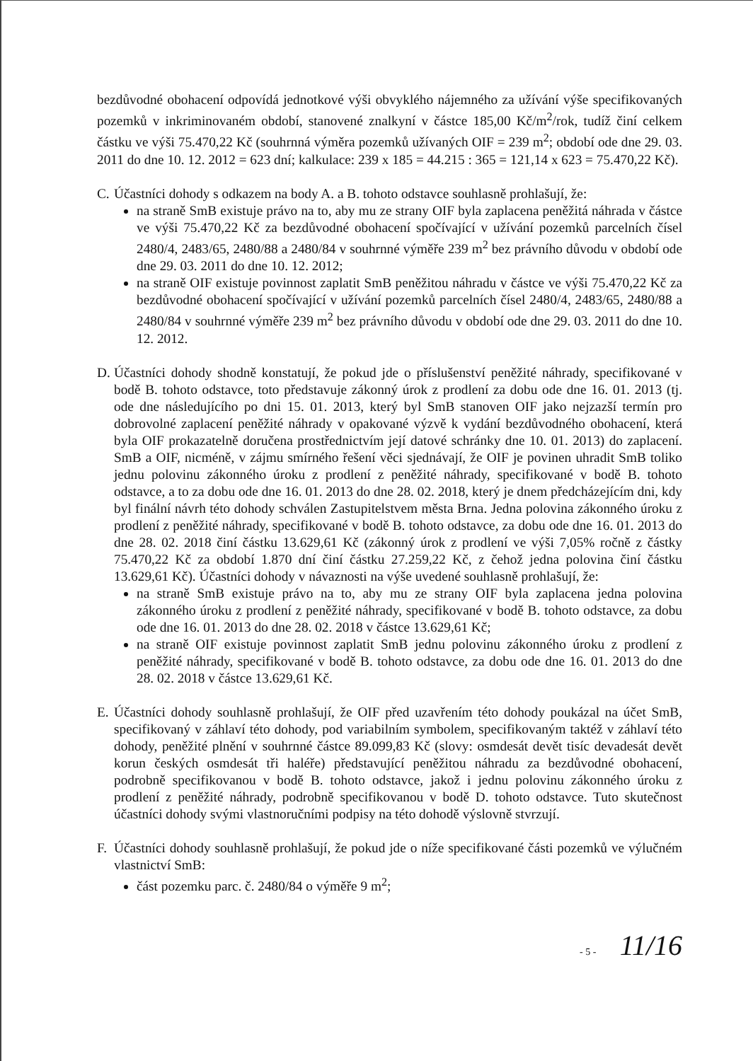bezdůvodné obohacení odpovídá jednotkové výši obvyklého nájemného za užívání výše specifikovaných pozemků v inkriminovaném období, stanovené znalkyní v částce 185,00 Kč/m<sup>2</sup>/rok, tudíž činí celkem částku ve výši 75.470,22 Kč (souhrnná výměra pozemků užívaných OIF = 239 m<sup>2</sup>; období ode dne 29. 03. 2011 do dne 10. 12. 2012 = 623 dní; kalkulace: 239 x 185 = 44.215 : 365 = 121,14 x 623 = 75.470,22 Kč).
C. Účastníci dohody s odkazem na body A. a B. tohoto odstavce souhlasně prohlašují, že:
na straně SmB existuje právo na to, aby mu ze strany OIF byla zaplacena peněžitá náhrada v částce ve výši 75.470,22 Kč za bezdůvodné obohacení spočívající v užívání pozemků parcelních čísel 2480/4, 2483/65, 2480/88 a 2480/84 v souhrnné výměře 239 m<sup>2</sup> bez právního důvodu v období ode dne 29. 03. 2011 do dne 10. 12. 2012;
na straně OIF existuje povinnost zaplatit SmB peněžitou náhradu v částce ve výši 75.470,22 Kč za bezdůvodné obohacení spočívající v užívání pozemků parcelních čísel 2480/4, 2483/65, 2480/88 a 2480/84 v souhrnné výměře 239 m<sup>2</sup> bez právního důvodu v období ode dne 29. 03. 2011 do dne 10. 12. 2012.
D. Účastníci dohody shodně konstatují, že pokud jde o příslušenství peněžité náhrady, specifikované v bodě B. tohoto odstavce, toto představuje zákonný úrok z prodlení za dobu ode dne 16. 01. 2013 (tj. ode dne následujícího po dni 15. 01. 2013, který byl SmB stanoven OIF jako nejzazší termín pro dobrovolné zaplacení peněžité náhrady v opakované výzvě k vydání bezdůvodného obohacení, která byla OIF prokazatelně doručena prostřednictvím její datové schránky dne 10. 01. 2013) do zaplacení. SmB a OIF, nicméně, v zájmu smírného řešení věci sjednávají, že OIF je povinen uhradit SmB toliko jednu polovinu zákonného úroku z prodlení z peněžité náhrady, specifikované v bodě B. tohoto odstavce, a to za dobu ode dne 16. 01. 2013 do dne 28. 02. 2018, který je dnem předcházejícím dni, kdy byl finální návrh této dohody schválen Zastupitelstvem města Brna. Jedna polovina zákonného úroku z prodlení z peněžité náhrady, specifikované v bodě B. tohoto odstavce, za dobu ode dne 16. 01. 2013 do dne 28. 02. 2018 činí částku 13.629,61 Kč (zákonný úrok z prodlení ve výši 7,05% ročně z částky 75.470,22 Kč za období 1.870 dní činí částku 27.259,22 Kč, z čehož jedna polovina činí částku 13.629,61 Kč). Účastníci dohody v návaznosti na výše uvedené souhlasně prohlašují, že:
na straně SmB existuje právo na to, aby mu ze strany OIF byla zaplacena jedna polovina zákonného úroku z prodlení z peněžité náhrady, specifikované v bodě B. tohoto odstavce, za dobu ode dne 16. 01. 2013 do dne 28. 02. 2018 v částce 13.629,61 Kč;
na straně OIF existuje povinnost zaplatit SmB jednu polovinu zákonného úroku z prodlení z peněžité náhrady, specifikované v bodě B. tohoto odstavce, za dobu ode dne 16. 01. 2013 do dne 28. 02. 2018 v částce 13.629,61 Kč.
E. Účastníci dohody souhlasně prohlašují, že OIF před uzavřením této dohody poukázal na účet SmB, specifikovaný v záhlaví této dohody, pod variabilním symbolem, specifikovaným taktéž v záhlaví této dohody, peněžité plnění v souhrnné částce 89.099,83 Kč (slovy: osmdesát devět tisíc devadesát devět korun českých osmdesát tři haléře) představující peněžitou náhradu za bezdůvodné obohacení, podrobně specifikovanou v bodě B. tohoto odstavce, jakož i jednu polovinu zákonného úroku z prodlení z peněžité náhrady, podrobně specifikovanou v bodě D. tohoto odstavce. Tuto skutečnost účastníci dohody svými vlastnoručními podpisy na této dohodě výslovně stvrzují.
F. Účastníci dohody souhlasně prohlašují, že pokud jde o níže specifikované části pozemků ve výlučném vlastnictví SmB:
část pozemku parc. č. 2480/84 o výměře 9 m<sup>2</sup>;
- 5 - 11/16